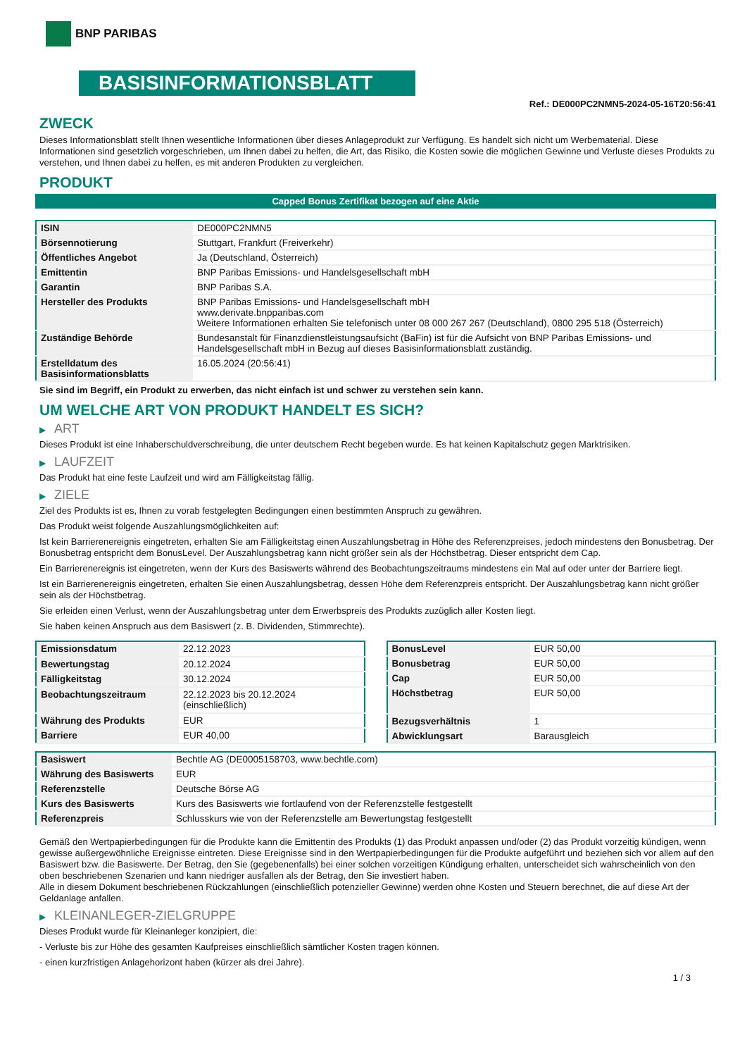BNP PARIBAS
BASISINFORMATIONSBLATT
Ref.: DE000PC2NMN5-2024-05-16T20:56:41
ZWECK
Dieses Informationsblatt stellt Ihnen wesentliche Informationen über dieses Anlageprodukt zur Verfügung. Es handelt sich nicht um Werbematerial. Diese Informationen sind gesetzlich vorgeschrieben, um Ihnen dabei zu helfen, die Art, das Risiko, die Kosten sowie die möglichen Gewinne und Verluste dieses Produkts zu verstehen, und Ihnen dabei zu helfen, es mit anderen Produkten zu vergleichen.
PRODUKT
Capped Bonus Zertifikat bezogen auf eine Aktie
| ISIN | DE000PC2NMN5 |
| Börsennotierung | Stuttgart, Frankfurt (Freiverkehr) |
| Öffentliches Angebot | Ja (Deutschland, Österreich) |
| Emittentin | BNP Paribas Emissions- und Handelsgesellschaft mbH |
| Garantin | BNP Paribas S.A. |
| Hersteller des Produkts | BNP Paribas Emissions- und Handelsgesellschaft mbH www.derivate.bnpparibas.com Weitere Informationen erhalten Sie telefonisch unter 08 000 267 267 (Deutschland), 0800 295 518 (Österreich) |
| Zuständige Behörde | Bundesanstalt für Finanzdienstleistungsaufsicht (BaFin) ist für die Aufsicht von BNP Paribas Emissions- und Handelsgesellschaft mbH in Bezug auf dieses Basisinformationsblatt zuständig. |
| Erstelldatum des Basisinformationsblatts | 16.05.2024 (20:56:41) |
Sie sind im Begriff, ein Produkt zu erwerben, das nicht einfach ist und schwer zu verstehen sein kann.
UM WELCHE ART VON PRODUKT HANDELT ES SICH?
▶ ART
Dieses Produkt ist eine Inhaberschuldverschreibung, die unter deutschem Recht begeben wurde. Es hat keinen Kapitalschutz gegen Marktrisiken.
▶ LAUFZEIT
Das Produkt hat eine feste Laufzeit und wird am Fälligkeitstag fällig.
▶ ZIELE
Ziel des Produkts ist es, Ihnen zu vorab festgelegten Bedingungen einen bestimmten Anspruch zu gewähren.
Das Produkt weist folgende Auszahlungsmöglichkeiten auf:
Ist kein Barrierenereignis eingetreten, erhalten Sie am Fälligkeitstag einen Auszahlungsbetrag in Höhe des Referenzpreises, jedoch mindestens den Bonusbetrag. Der Bonusbetrag entspricht dem BonusLevel. Der Auszahlungsbetrag kann nicht größer sein als der Höchstbetrag. Dieser entspricht dem Cap.
Ein Barrierenereignis ist eingetreten, wenn der Kurs des Basiswerts während des Beobachtungszeitraums mindestens ein Mal auf oder unter der Barriere liegt.
Ist ein Barrierenereignis eingetreten, erhalten Sie einen Auszahlungsbetrag, dessen Höhe dem Referenzpreis entspricht. Der Auszahlungsbetrag kann nicht größer sein als der Höchstbetrag.
Sie erleiden einen Verlust, wenn der Auszahlungsbetrag unter dem Erwerbspreis des Produkts zuzüglich aller Kosten liegt.
Sie haben keinen Anspruch aus dem Basiswert (z. B. Dividenden, Stimmrechte).
| Emissionsdatum | 22.12.2023 |
| Bewertungstag | 20.12.2024 |
| Fälligkeitstag | 30.12.2024 |
| Beobachtungszeitraum | 22.12.2023 bis 20.12.2024 (einschließlich) |
| Währung des Produkts | EUR |
| Barriere | EUR 40,00 |
| BonusLevel | EUR 50,00 |
| Bonusbetrag | EUR 50,00 |
| Cap | EUR 50,00 |
| Höchstbetrag | EUR 50,00 |
| Bezugsverhältnis | 1 |
| Abwicklungsart | Barausgleich |
| Basiswert | Bechtle AG (DE0005158703, www.bechtle.com) |
| Währung des Basiswerts | EUR |
| Referenzstelle | Deutsche Börse AG |
| Kurs des Basiswerts | Kurs des Basiswerts wie fortlaufend von der Referenzstelle festgestellt |
| Referenzpreis | Schlusskurs wie von der Referenzstelle am Bewertungstag festgestellt |
Gemäß den Wertpapierbedingungen für die Produkte kann die Emittentin des Produkts (1) das Produkt anpassen und/oder (2) das Produkt vorzeitig kündigen, wenn gewisse außergewöhnliche Ereignisse eintreten. Diese Ereignisse sind in den Wertpapierbedingungen für die Produkte aufgeführt und beziehen sich vor allem auf den Basiswert bzw. die Basiswerte. Der Betrag, den Sie (gegebenenfalls) bei einer solchen vorzeitigen Kündigung erhalten, unterscheidet sich wahrscheinlich von den oben beschriebenen Szenarien und kann niedriger ausfallen als der Betrag, den Sie investiert haben.
Alle in diesem Dokument beschriebenen Rückzahlungen (einschließlich potenzieller Gewinne) werden ohne Kosten und Steuern berechnet, die auf diese Art der Geldanlage anfallen.
▶ KLEINANLEGER-ZIELGRUPPE
Dieses Produkt wurde für Kleinanleger konzipiert, die:
- Verluste bis zur Höhe des gesamten Kaufpreises einschließlich sämtlicher Kosten tragen können.
- einen kurzfristigen Anlagehorizont haben (kürzer als drei Jahre).
1 / 3